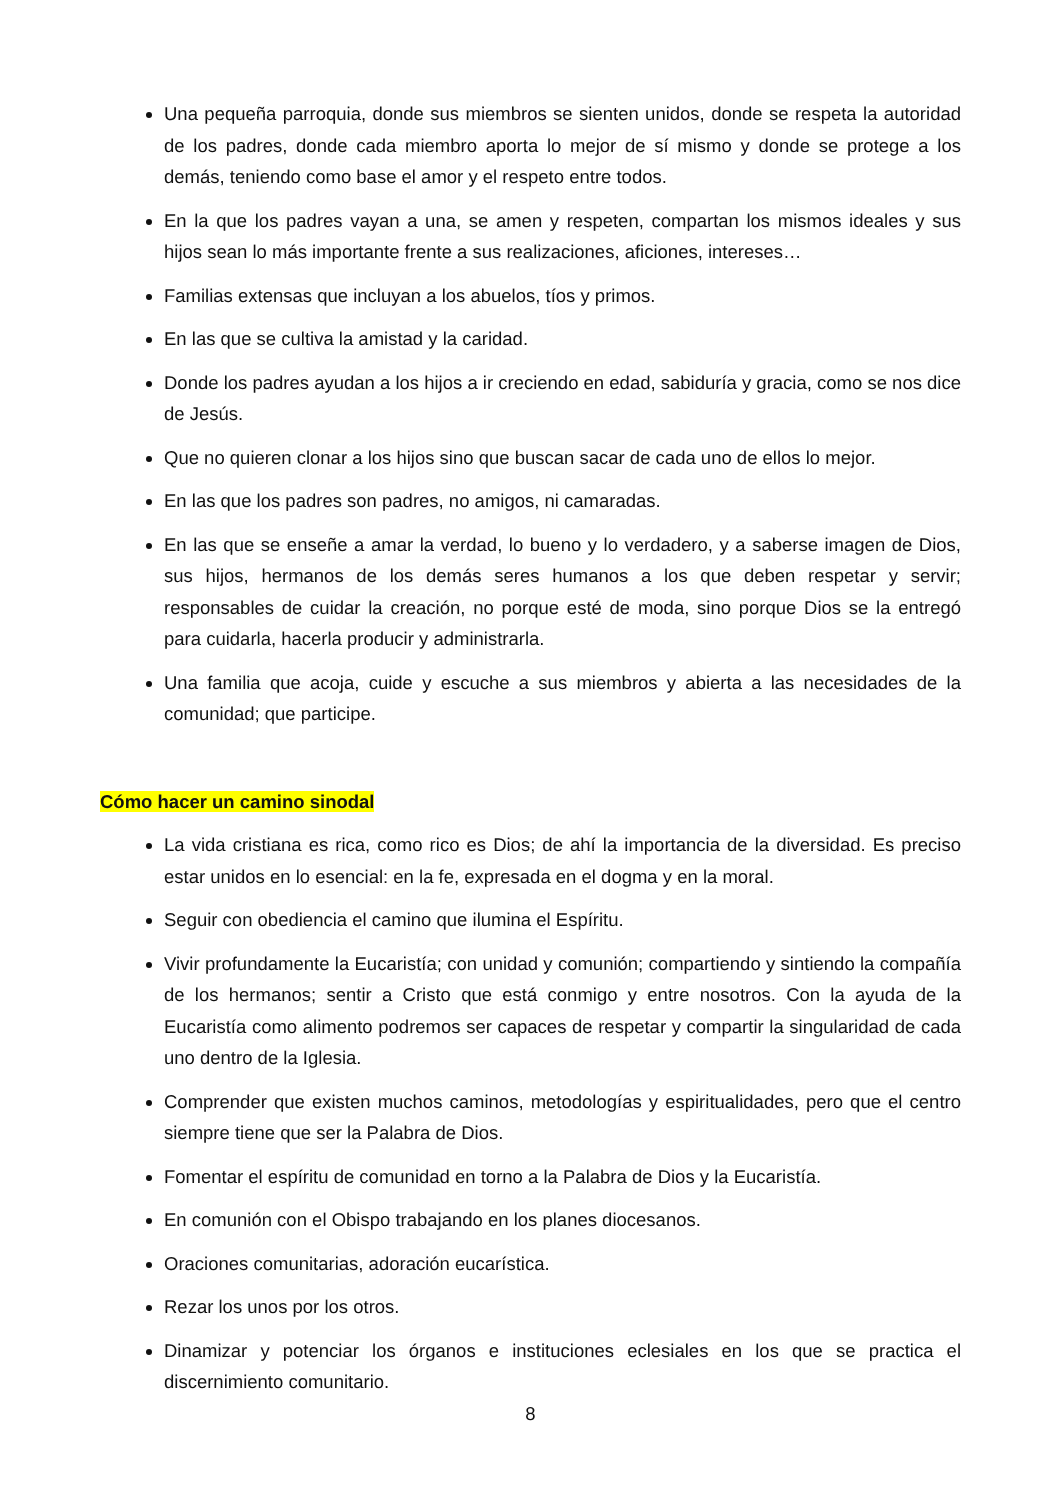Una pequeña parroquia, donde sus miembros se sienten unidos, donde se respeta la autoridad de los padres, donde cada miembro aporta lo mejor de sí mismo y donde se protege a los demás, teniendo como base el amor y el respeto entre todos.
En la que los padres vayan a una, se amen y respeten, compartan los mismos ideales y sus hijos sean lo más importante frente a sus realizaciones, aficiones, intereses…
Familias extensas que incluyan a los abuelos, tíos y primos.
En las que se cultiva la amistad y la caridad.
Donde los padres ayudan a los hijos a ir creciendo en edad, sabiduría y gracia, como se nos dice de Jesús.
Que no quieren clonar a los hijos sino que buscan sacar de cada uno de ellos lo mejor.
En las que los padres son padres, no amigos, ni camaradas.
En las que se enseñe a amar la verdad, lo bueno y lo verdadero, y a saberse imagen de Dios, sus hijos, hermanos de los demás seres humanos a los que deben respetar y servir; responsables de cuidar la creación, no porque esté de moda, sino porque Dios se la entregó para cuidarla, hacerla producir y administrarla.
Una familia que acoja, cuide y escuche a sus miembros y abierta a las necesidades de la comunidad; que participe.
Cómo hacer un camino sinodal
La vida cristiana es rica, como rico es Dios; de ahí la importancia de la diversidad. Es preciso estar unidos en lo esencial: en la fe, expresada en el dogma y en la moral.
Seguir con obediencia el camino que ilumina el Espíritu.
Vivir profundamente la Eucaristía; con unidad y comunión; compartiendo y sintiendo la compañía de los hermanos; sentir a Cristo que está conmigo y entre nosotros. Con la ayuda de la Eucaristía como alimento podremos ser capaces de respetar y compartir la singularidad de cada uno dentro de la Iglesia.
Comprender que existen muchos caminos, metodologías y espiritualidades, pero que el centro siempre tiene que ser la Palabra de Dios.
Fomentar el espíritu de comunidad en torno a la Palabra de Dios y la Eucaristía.
En comunión con el Obispo trabajando en los planes diocesanos.
Oraciones comunitarias, adoración eucarística.
Rezar los unos por los otros.
Dinamizar y potenciar los órganos e instituciones eclesiales en los que se practica el discernimiento comunitario.
8